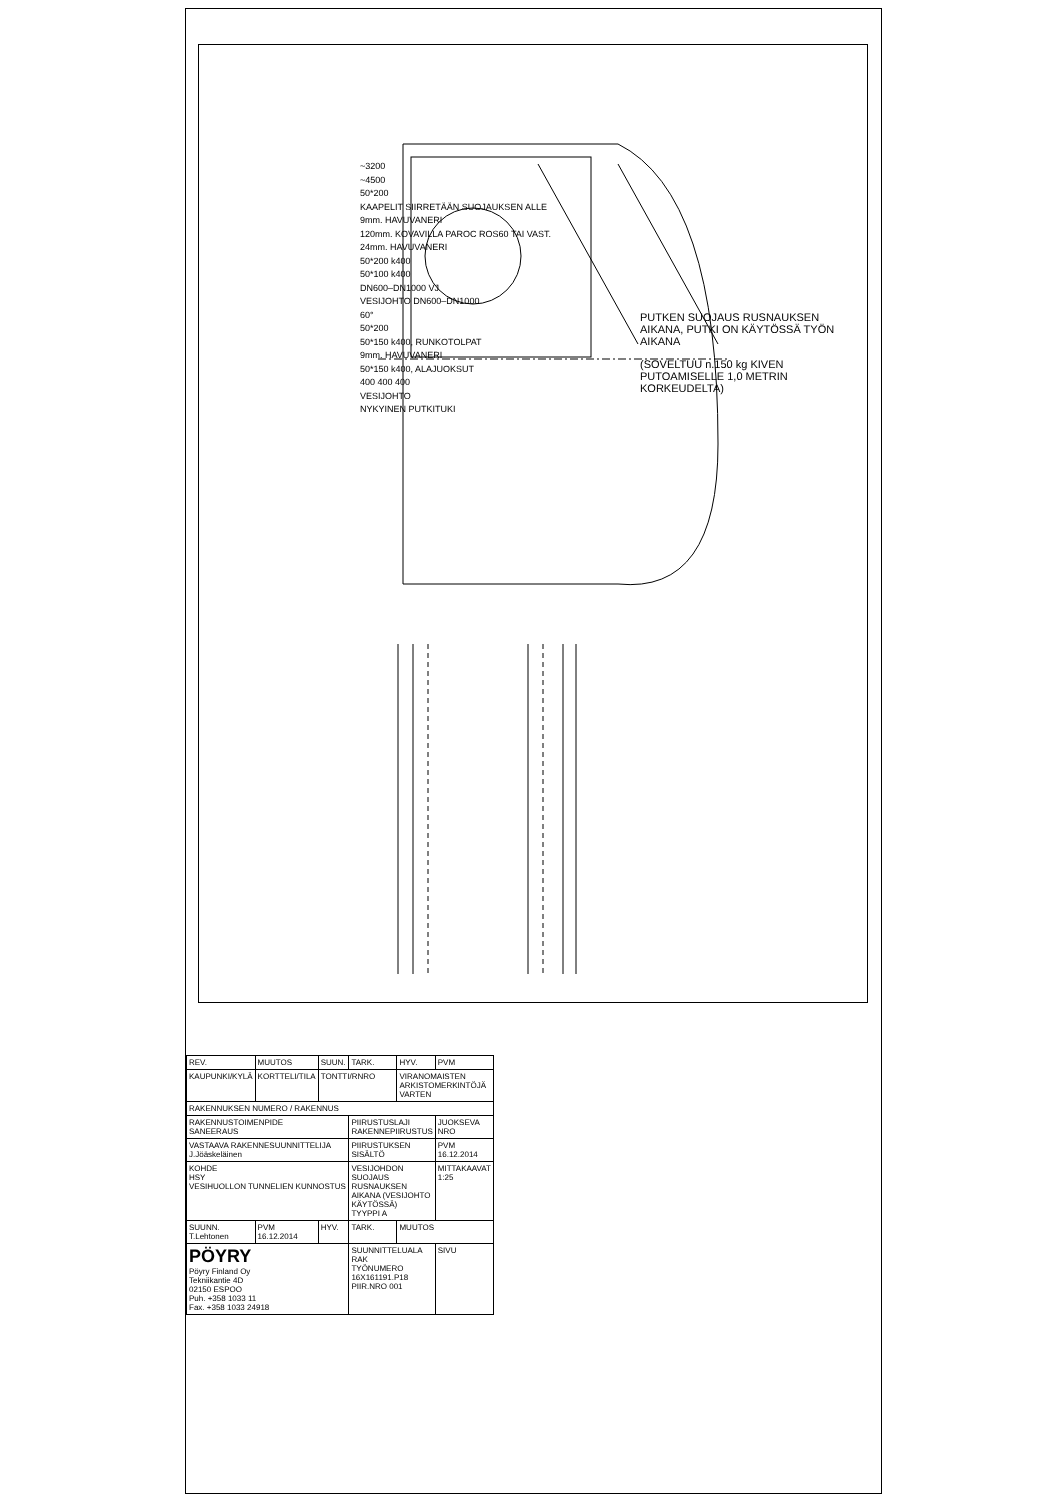PUTKEN SUOJAUS RUSNAUKSEN AIKANA, PUTKI ON KÄYTÖSSÄ TYÖN AIKANA
(SOVELTUU n.150 kg KIVEN PUTOAMISELLE 1,0 METRIN KORKEUDELTA)
~3200
~4500
50*200
KAAPELIT SIIRRETÄÄN SUOJAUKSEN ALLE
9mm. HAVUVANERI
120mm. KOVAVILLA PAROC ROS60 TAI VAST.
24mm. HAVUVANERI
50*200 k400
50*100 k400
DN600–DN1000 VJ
VESIJOHTO DN600–DN1000
60°
50*200
50*150 k400, RUNKOTOLPAT
9mm. HAVUVANERI
50*150 k400, ALAJUOKSUT
400 400 400
VESIJOHTO
NYKYINEN PUTKITUKI
| REV. | MUUTOS | SUUN. | TARK. | HYV. | PVM |
| KAUPUNKI/KYLÄ | KORTTELI/TILA | TONTTI/RNRO | | VIRANOMAISTEN ARKISTOMERKINTÖJÄ VARTEN | |
| RAKENNUKSEN NUMERO / RAKENNUS | | | | | |
| RAKENNUSTOIMENPIDE SANEERAUS | | | PIIRUSTUSLAJI RAKENNEPIIRUSTUS | | JUOKSEVA NRO |
| VASTAAVA RAKENNESUUNNITTELIJA J.Jöäskeläinen | | | PIIRUSTUKSEN SISÄLTÖ | | PVM 16.12.2014 |
| KOHDE HSY VESIHUOLLON TUNNELIEN KUNNOSTUS | | | VESIJOHDON SUOJAUS RUSNAUKSEN AIKANA (VESIJOHTO KÄYTÖSSÄ) TYYPPI A | | MITTAKAAVAT 1:25 |
| SUUNN. T.Lehtonen | PVM 16.12.2014 | HYV. | TARK. | MUUTOS | |
| PÖYRY Pöyry Finland Oy Tekniikantie 4D 02150 ESPOO Puh. +358 1033 11 Fax. +358 1033 24918 | | | SUUNNITTELUALA RAK TYÖNUMERO 16X161191.P18 PIIR.NRO 001 | | SIVU |